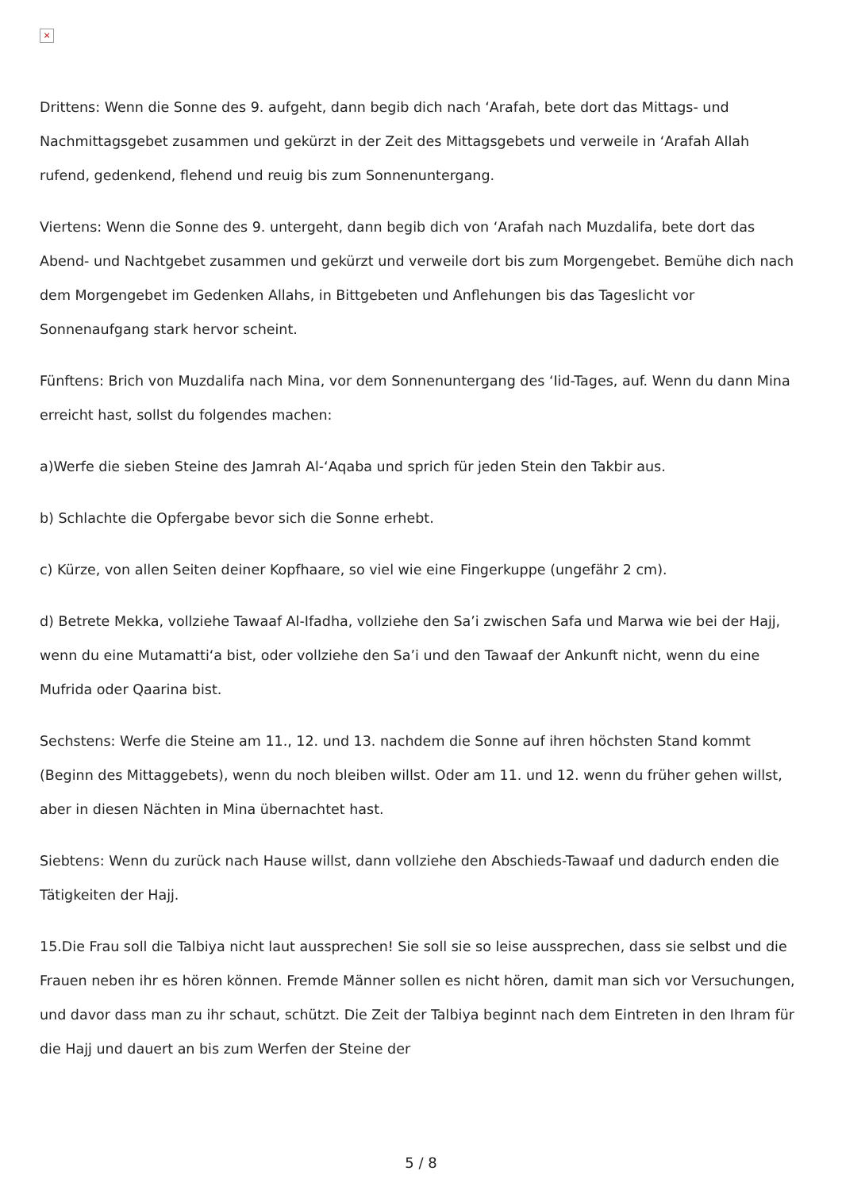×
Drittens: Wenn die Sonne des 9. aufgeht, dann begib dich nach ‘Arafah, bete dort das Mittags- und Nachmittagsgebet zusammen und gekürzt in der Zeit des Mittagsgebets und verweile in ‘Arafah Allah rufend, gedenkend, flehend und reuig bis zum Sonnenuntergang.
Viertens: Wenn die Sonne des 9. untergeht, dann begib dich von ‘Arafah nach Muzdalifa, bete dort das Abend- und Nachtgebet zusammen und gekürzt und verweile dort bis zum Morgengebet. Bemühe dich nach dem Morgengebet im Gedenken Allahs, in Bittgebeten und Anflehungen bis das Tageslicht vor Sonnenaufgang stark hervor scheint.
Fünftens: Brich von Muzdalifa nach Mina, vor dem Sonnenuntergang des ‘Iid-Tages, auf. Wenn du dann Mina erreicht hast, sollst du folgendes machen:
a)Werfe die sieben Steine des Jamrah Al-‘Aqaba und sprich für jeden Stein den Takbir aus.
b) Schlachte die Opfergabe bevor sich die Sonne erhebt.
c) Kürze, von allen Seiten deiner Kopfhaare, so viel wie eine Fingerkuppe (ungefähr 2 cm).
d) Betrete Mekka, vollziehe Tawaaf Al-Ifadha, vollziehe den Sa’i zwischen Safa und Marwa wie bei der Hajj, wenn du eine Mutamatti‘a bist, oder vollziehe den Sa’i und den Tawaaf der Ankunft nicht, wenn du eine Mufrida oder Qaarina bist.
Sechstens: Werfe die Steine am 11., 12. und 13. nachdem die Sonne auf ihren höchsten Stand kommt (Beginn des Mittaggebets), wenn du noch bleiben willst. Oder am 11. und 12. wenn du früher gehen willst, aber in diesen Nächten in Mina übernachtet hast.
Siebtens: Wenn du zurück nach Hause willst, dann vollziehe den Abschieds-Tawaaf und dadurch enden die Tätigkeiten der Hajj.
15.Die Frau soll die Talbiya nicht laut aussprechen! Sie soll sie so leise aussprechen, dass sie selbst und die Frauen neben ihr es hören können. Fremde Männer sollen es nicht hören, damit man sich vor Versuchungen, und davor dass man zu ihr schaut, schützt. Die Zeit der Talbiya beginnt nach dem Eintreten in den Ihram für die Hajj und dauert an bis zum Werfen der Steine der
5 / 8